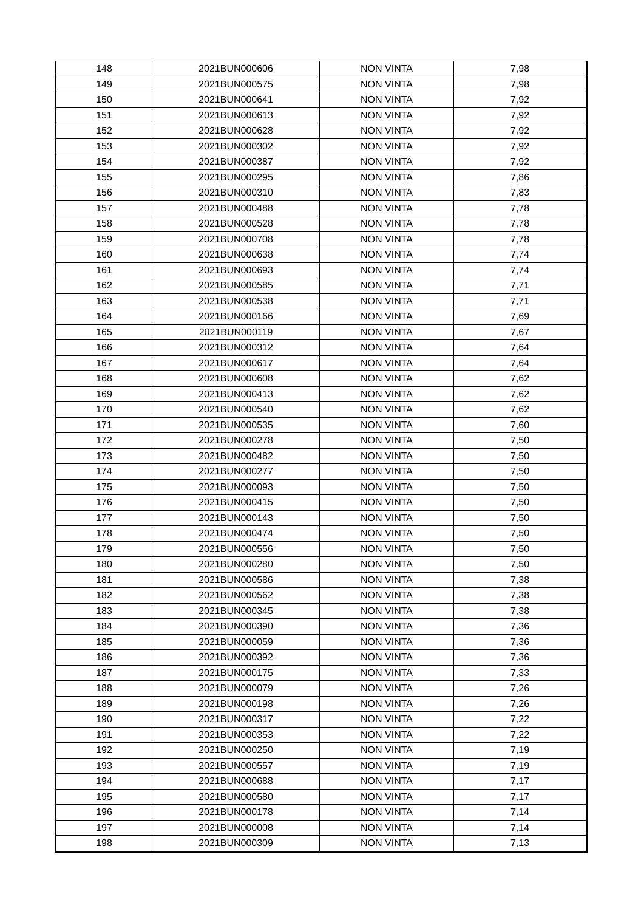| 148 | 2021BUN000606 | NON VINTA | 7,98 |
| 149 | 2021BUN000575 | NON VINTA | 7,98 |
| 150 | 2021BUN000641 | NON VINTA | 7,92 |
| 151 | 2021BUN000613 | NON VINTA | 7,92 |
| 152 | 2021BUN000628 | NON VINTA | 7,92 |
| 153 | 2021BUN000302 | NON VINTA | 7,92 |
| 154 | 2021BUN000387 | NON VINTA | 7,92 |
| 155 | 2021BUN000295 | NON VINTA | 7,86 |
| 156 | 2021BUN000310 | NON VINTA | 7,83 |
| 157 | 2021BUN000488 | NON VINTA | 7,78 |
| 158 | 2021BUN000528 | NON VINTA | 7,78 |
| 159 | 2021BUN000708 | NON VINTA | 7,78 |
| 160 | 2021BUN000638 | NON VINTA | 7,74 |
| 161 | 2021BUN000693 | NON VINTA | 7,74 |
| 162 | 2021BUN000585 | NON VINTA | 7,71 |
| 163 | 2021BUN000538 | NON VINTA | 7,71 |
| 164 | 2021BUN000166 | NON VINTA | 7,69 |
| 165 | 2021BUN000119 | NON VINTA | 7,67 |
| 166 | 2021BUN000312 | NON VINTA | 7,64 |
| 167 | 2021BUN000617 | NON VINTA | 7,64 |
| 168 | 2021BUN000608 | NON VINTA | 7,62 |
| 169 | 2021BUN000413 | NON VINTA | 7,62 |
| 170 | 2021BUN000540 | NON VINTA | 7,62 |
| 171 | 2021BUN000535 | NON VINTA | 7,60 |
| 172 | 2021BUN000278 | NON VINTA | 7,50 |
| 173 | 2021BUN000482 | NON VINTA | 7,50 |
| 174 | 2021BUN000277 | NON VINTA | 7,50 |
| 175 | 2021BUN000093 | NON VINTA | 7,50 |
| 176 | 2021BUN000415 | NON VINTA | 7,50 |
| 177 | 2021BUN000143 | NON VINTA | 7,50 |
| 178 | 2021BUN000474 | NON VINTA | 7,50 |
| 179 | 2021BUN000556 | NON VINTA | 7,50 |
| 180 | 2021BUN000280 | NON VINTA | 7,50 |
| 181 | 2021BUN000586 | NON VINTA | 7,38 |
| 182 | 2021BUN000562 | NON VINTA | 7,38 |
| 183 | 2021BUN000345 | NON VINTA | 7,38 |
| 184 | 2021BUN000390 | NON VINTA | 7,36 |
| 185 | 2021BUN000059 | NON VINTA | 7,36 |
| 186 | 2021BUN000392 | NON VINTA | 7,36 |
| 187 | 2021BUN000175 | NON VINTA | 7,33 |
| 188 | 2021BUN000079 | NON VINTA | 7,26 |
| 189 | 2021BUN000198 | NON VINTA | 7,26 |
| 190 | 2021BUN000317 | NON VINTA | 7,22 |
| 191 | 2021BUN000353 | NON VINTA | 7,22 |
| 192 | 2021BUN000250 | NON VINTA | 7,19 |
| 193 | 2021BUN000557 | NON VINTA | 7,19 |
| 194 | 2021BUN000688 | NON VINTA | 7,17 |
| 195 | 2021BUN000580 | NON VINTA | 7,17 |
| 196 | 2021BUN000178 | NON VINTA | 7,14 |
| 197 | 2021BUN000008 | NON VINTA | 7,14 |
| 198 | 2021BUN000309 | NON VINTA | 7,13 |